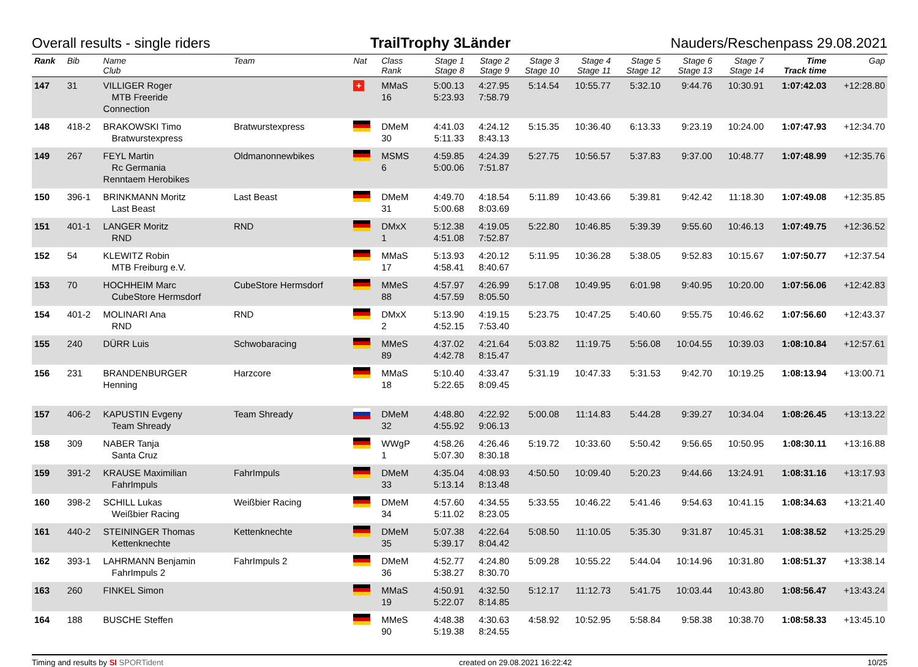Overall results - single riders TrailTrophy 3Länder Nauders/Reschenpass 29.08.2021
| Rank | Bib | Name Club | Team | Nat | Class Rank | Stage 1 Stage 8 | Stage 2 Stage 9 | Stage 3 Stage 10 | Stage 4 Stage 11 | Stage 5 Stage 12 | Stage 6 Stage 13 | Stage 7 Stage 14 | Time Track time | Gap |
| --- | --- | --- | --- | --- | --- | --- | --- | --- | --- | --- | --- | --- | --- | --- |
| 147 | 31 | VILLIGER Roger MTB Freeride Connection | | + | MMaS 16 | 5:00.13 5:23.93 | 4:27.95 7:58.79 | 5:14.54 | 10:55.77 | 5:32.10 | 9:44.76 | 10:30.91 | 1:07:42.03 | +12:28.80 |
| 148 | 418-2 | BRAKOWSKI Timo Bratwurstexpress | Bratwurstexpress | | DMeM 30 | 4:41.03 5:11.33 | 4:24.12 8:43.13 | 5:15.35 | 10:36.40 | 6:13.33 | 9:23.19 | 10:24.00 | 1:07:47.93 | +12:34.70 |
| 149 | 267 | FEYL Martin Rc Germania Renntaem Herobikes | Oldmanonnewbikes | | MSMS 6 | 4:59.85 5:00.06 | 4:24.39 7:51.87 | 5:27.75 | 10:56.57 | 5:37.83 | 9:37.00 | 10:48.77 | 1:07:48.99 | +12:35.76 |
| 150 | 396-1 | BRINKMANN Moritz Last Beast | Last Beast | | DMeM 31 | 4:49.70 5:00.68 | 4:18.54 8:03.69 | 5:11.89 | 10:43.66 | 5:39.81 | 9:42.42 | 11:18.30 | 1:07:49.08 | +12:35.85 |
| 151 | 401-1 | LANGER Moritz RND | RND | | DMxX 1 | 5:12.38 4:51.08 | 4:19.05 7:52.87 | 5:22.80 | 10:46.85 | 5:39.39 | 9:55.60 | 10:46.13 | 1:07:49.75 | +12:36.52 |
| 152 | 54 | KLEWITZ Robin MTB Freiburg e.V. | | | MMaS 17 | 5:13.93 4:58.41 | 4:20.12 8:40.67 | 5:11.95 | 10:36.28 | 5:38.05 | 9:52.83 | 10:15.67 | 1:07:50.77 | +12:37.54 |
| 153 | 70 | HOCHHEIM Marc CubeStore Hermsdorf | CubeStore Hermsdorf | | MMeS 88 | 4:57.97 4:57.59 | 4:26.99 8:05.50 | 5:17.08 | 10:49.95 | 6:01.98 | 9:40.95 | 10:20.00 | 1:07:56.06 | +12:42.83 |
| 154 | 401-2 | MOLINARI Ana RND | RND | | DMxX 2 | 5:13.90 4:52.15 | 4:19.15 7:53.40 | 5:23.75 | 10:47.25 | 5:40.60 | 9:55.75 | 10:46.62 | 1:07:56.60 | +12:43.37 |
| 155 | 240 | DÜRR Luis | Schwobaracing | | MMeS 89 | 4:37.02 4:42.78 | 4:21.64 8:15.47 | 5:03.82 | 11:19.75 | 5:56.08 | 10:04.55 | 10:39.03 | 1:08:10.84 | +12:57.61 |
| 156 | 231 | BRANDENBURGER Henning | Harzcore | | MMaS 18 | 5:10.40 5:22.65 | 4:33.47 8:09.45 | 5:31.19 | 10:47.33 | 5:31.53 | 9:42.70 | 10:19.25 | 1:08:13.94 | +13:00.71 |
| 157 | 406-2 | KAPUSTIN Evgeny Team Shready | Team Shready | | DMeM 32 | 4:48.80 4:55.92 | 4:22.92 9:06.13 | 5:00.08 | 11:14.83 | 5:44.28 | 9:39.27 | 10:34.04 | 1:08:26.45 | +13:13.22 |
| 158 | 309 | NABER Tanja Santa Cruz | | | WWgP 1 | 4:58.26 5:07.30 | 4:26.46 8:30.18 | 5:19.72 | 10:33.60 | 5:50.42 | 9:56.65 | 10:50.95 | 1:08:30.11 | +13:16.88 |
| 159 | 391-2 | KRAUSE Maximilian FahrImpuls | FahrImpuls | | DMeM 33 | 4:35.04 5:13.14 | 4:08.93 8:13.48 | 4:50.50 | 10:09.40 | 5:20.23 | 9:44.66 | 13:24.91 | 1:08:31.16 | +13:17.93 |
| 160 | 398-2 | SCHILL Lukas Weißbier Racing | Weißbier Racing | | DMeM 34 | 4:57.60 5:11.02 | 4:34.55 8:23.05 | 5:33.55 | 10:46.22 | 5:41.46 | 9:54.63 | 10:41.15 | 1:08:34.63 | +13:21.40 |
| 161 | 440-2 | STEININGER Thomas Kettenknechte | Kettenknechte | | DMeM 35 | 5:07.38 5:39.17 | 4:22.64 8:04.42 | 5:08.50 | 11:10.05 | 5:35.30 | 9:31.87 | 10:45.31 | 1:08:38.52 | +13:25.29 |
| 162 | 393-1 | LAHRMANN Benjamin FahrImpuls 2 | FahrImpuls 2 | | DMeM 36 | 4:52.77 5:38.27 | 4:24.80 8:30.70 | 5:09.28 | 10:55.22 | 5:44.04 | 10:14.96 | 10:31.80 | 1:08:51.37 | +13:38.14 |
| 163 | 260 | FINKEL Simon | | | MMaS 19 | 4:50.91 5:22.07 | 4:32.50 8:14.85 | 5:12.17 | 11:12.73 | 5:41.75 | 10:03.44 | 10:43.80 | 1:08:56.47 | +13:43.24 |
| 164 | 188 | BUSCHE Steffen | | | MMeS 90 | 4:48.38 5:19.38 | 4:30.63 8:24.55 | 4:58.92 | 10:52.95 | 5:58.84 | 9:58.38 | 10:38.70 | 1:08:58.33 | +13:45.10 |
Timing and results by SI SPORTident created on 29.08.2021 16:22:42 10/25